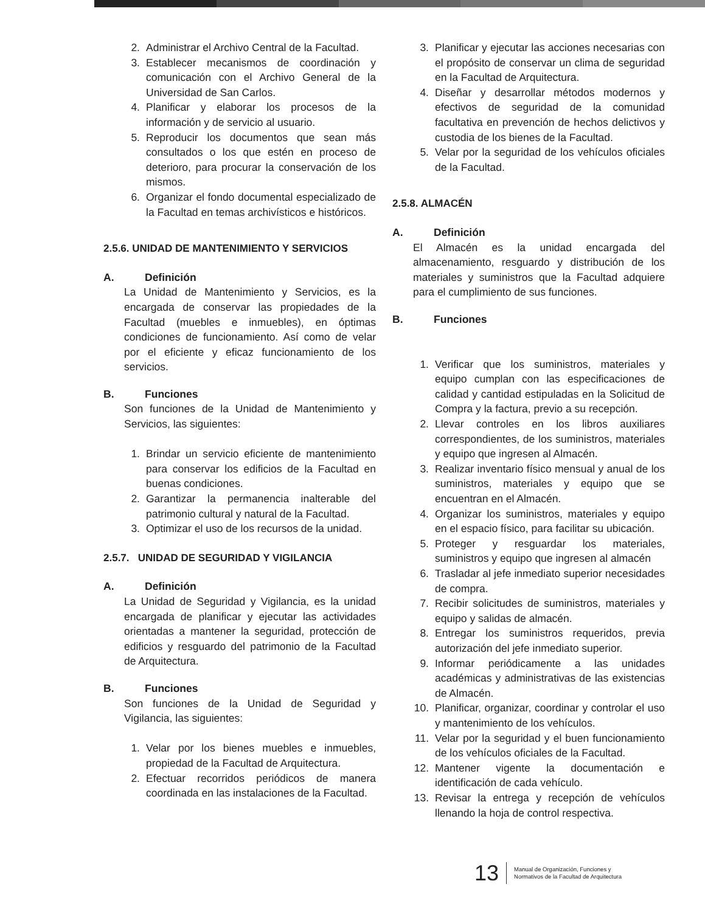2. Administrar el Archivo Central de la Facultad.
3. Establecer mecanismos de coordinación y comunicación con el Archivo General de la Universidad de San Carlos.
4. Planificar y elaborar los procesos de la información y de servicio al usuario.
5. Reproducir los documentos que sean más consultados o los que estén en proceso de deterioro, para procurar la conservación de los mismos.
6. Organizar el fondo documental especializado de la Facultad en temas archivísticos e históricos.
2.5.6. UNIDAD DE MANTENIMIENTO Y SERVICIOS
A. Definición
La Unidad de Mantenimiento y Servicios, es la encargada de conservar las propiedades de la Facultad (muebles e inmuebles), en óptimas condiciones de funcionamiento. Así como de velar por el eficiente y eficaz funcionamiento de los servicios.
B. Funciones
Son funciones de la Unidad de Mantenimiento y Servicios, las siguientes:
1. Brindar un servicio eficiente de mantenimiento para conservar los edificios de la Facultad en buenas condiciones.
2. Garantizar la permanencia inalterable del patrimonio cultural y natural de la Facultad.
3. Optimizar el uso de los recursos de la unidad.
2.5.7. UNIDAD DE SEGURIDAD Y VIGILANCIA
A. Definición
La Unidad de Seguridad y Vigilancia, es la unidad encargada de planificar y ejecutar las actividades orientadas a mantener la seguridad, protección de edificios y resguardo del patrimonio de la Facultad de Arquitectura.
B. Funciones
Son funciones de la Unidad de Seguridad y Vigilancia, las siguientes:
1. Velar por los bienes muebles e inmuebles, propiedad de la Facultad de Arquitectura.
2. Efectuar recorridos periódicos de manera coordinada en las instalaciones de la Facultad.
3. Planificar y ejecutar las acciones necesarias con el propósito de conservar un clima de seguridad en la Facultad de Arquitectura.
4. Diseñar y desarrollar métodos modernos y efectivos de seguridad de la comunidad facultativa en prevención de hechos delictivos y custodia de los bienes de la Facultad.
5. Velar por la seguridad de los vehículos oficiales de la Facultad.
2.5.8. ALMACÉN
A. Definición
El Almacén es la unidad encargada del almacenamiento, resguardo y distribución de los materiales y suministros que la Facultad adquiere para el cumplimiento de sus funciones.
B. Funciones
1. Verificar que los suministros, materiales y equipo cumplan con las especificaciones de calidad y cantidad estipuladas en la Solicitud de Compra y la factura, previo a su recepción.
2. Llevar controles en los libros auxiliares correspondientes, de los suministros, materiales y equipo que ingresen al Almacén.
3. Realizar inventario físico mensual y anual de los suministros, materiales y equipo que se encuentran en el Almacén.
4. Organizar los suministros, materiales y equipo en el espacio físico, para facilitar su ubicación.
5. Proteger y resguardar los materiales, suministros y equipo que ingresen al almacén
6. Trasladar al jefe inmediato superior necesidades de compra.
7. Recibir solicitudes de suministros, materiales y equipo y salidas de almacén.
8. Entregar los suministros requeridos, previa autorización del jefe inmediato superior.
9. Informar periódicamente a las unidades académicas y administrativas de las existencias de Almacén.
10. Planificar, organizar, coordinar y controlar el uso y mantenimiento de los vehículos.
11. Velar por la seguridad y el buen funcionamiento de los vehículos oficiales de la Facultad.
12. Mantener vigente la documentación e identificación de cada vehículo.
13. Revisar la entrega y recepción de vehículos llenando la hoja de control respectiva.
13 Manual de Organización, Funciones y
Normativos de la Facultad de Arquitectura